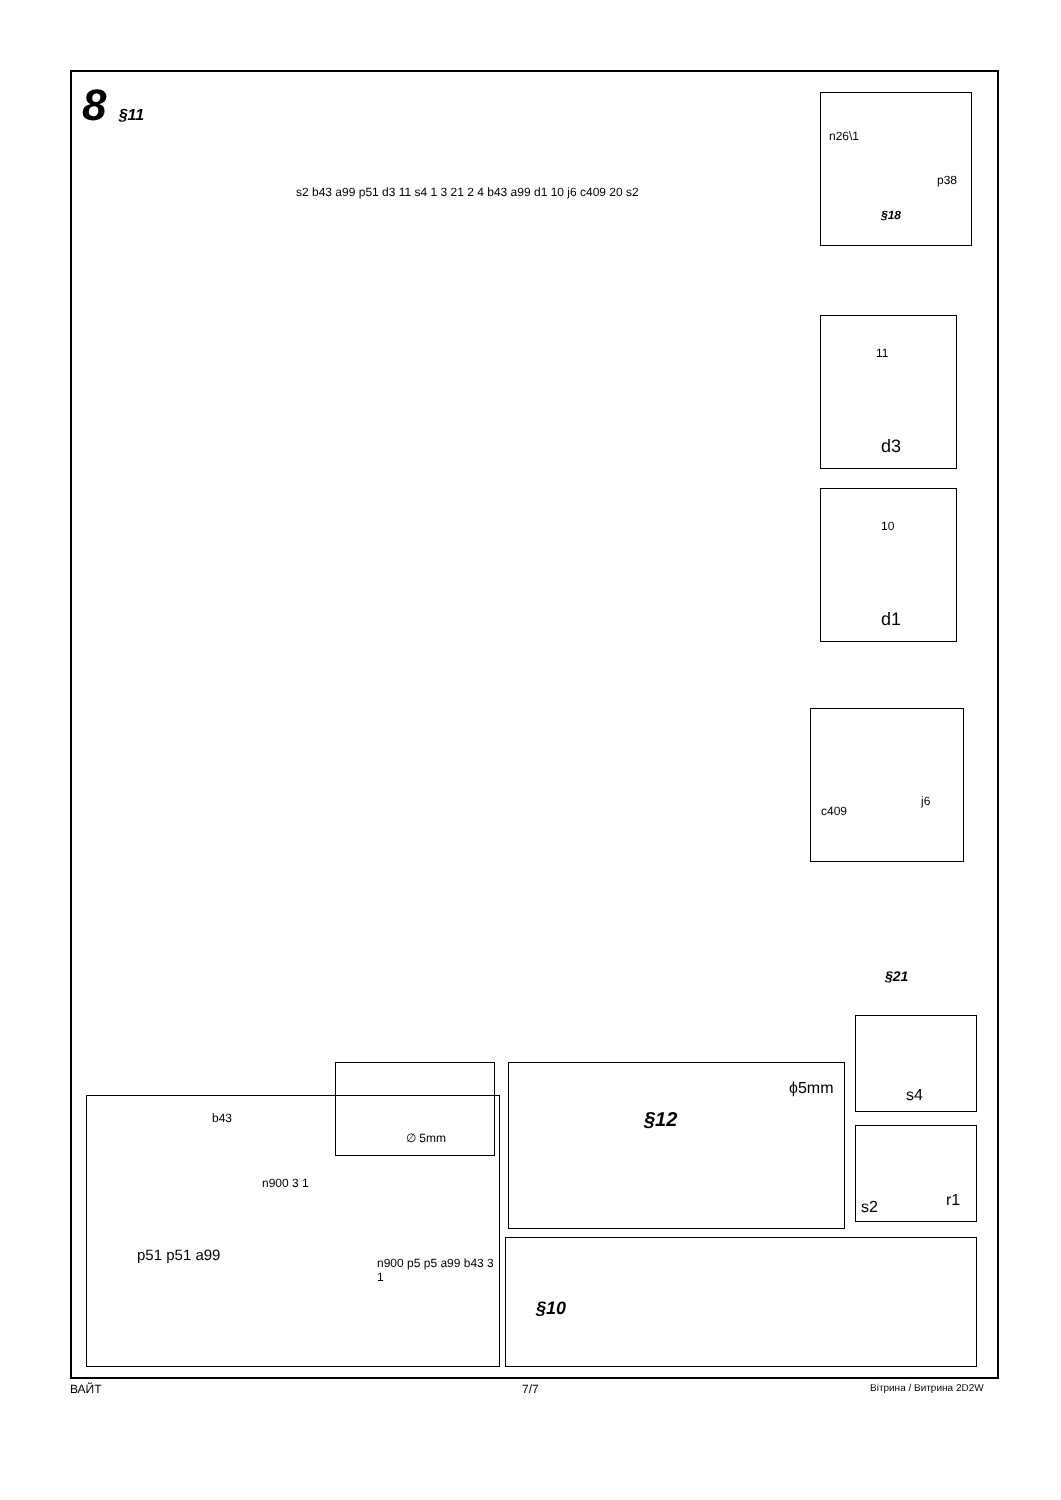8 §11 n26\1
p38
§18
11
d3
10
d1
c409
j6
s2 b43 a99 p51 d3 11 s4 1 3 21 2 4 b43 a99 d1 10 j6 c409 20 s2
§21
s4
s2 r1
∅ 5mm §12
ϕ5mm
b43
n900 3 1
p51 p51 a99 n900 p5 p5 a99 b43 3 1
§10
ВАЙТ 7/7 Вітрина / Витрина 2D2W